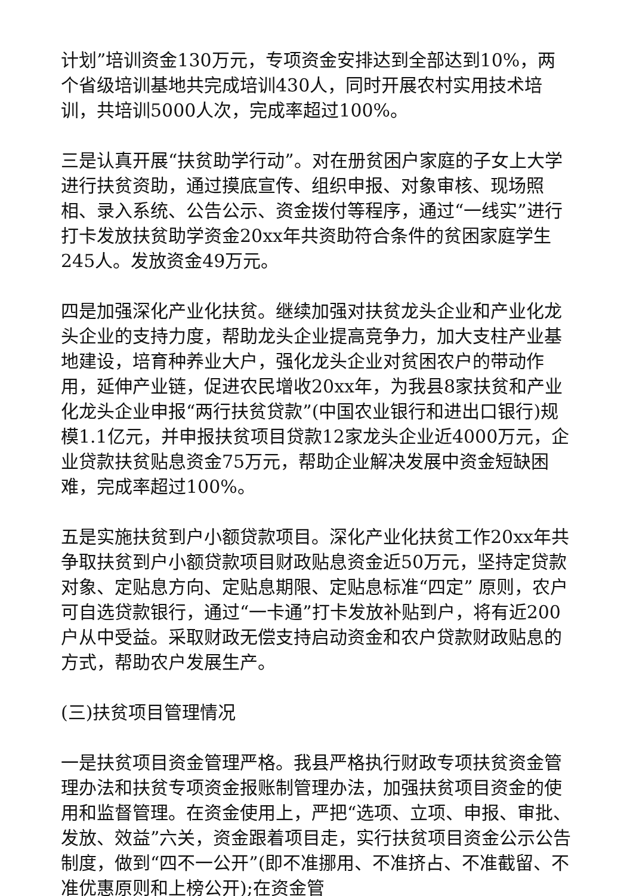计划”培训资金130万元，专项资金安排达到全部达到10%，两个省级培训基地共完成培训430人，同时开展农村实用技术培训，共培训5000人次，完成率超过100%。
三是认真开展“扶贫助学行动”。对在册贫困户家庭的子女上大学进行扶贫资助，通过摸底宣传、组织申报、对象审核、现场照相、录入系统、公告公示、资金拨付等程序，通过“一线实”进行打卡发放扶贫助学资金20xx年共资助符合条件的贫困家庭学生245人。发放资金49万元。
四是加强深化产业化扶贫。继续加强对扶贫龙头企业和产业化龙头企业的支持力度，帮助龙头企业提高竞争力，加大支柱产业基地建设，培育种养业大户，强化龙头企业对贫困农户的带动作用，延伸产业链，促进农民增收20xx年，为我县8家扶贫和产业化龙头企业申报“两行扶贫贷款”(中国农业银行和进出口银行)规模1.1亿元，并申报扶贫项目贷款12家龙头企业近4000万元，企业贷款扶贫贴息资金75万元，帮助企业解决发展中资金短缺困难，完成率超过100%。
五是实施扶贫到户小额贷款项目。深化产业化扶贫工作20xx年共争取扶贫到户小额贷款项目财政贴息资金近50万元，坚持定贷款对象、定贴息方向、定贴息期限、定贴息标准“四定” 原则，农户可自选贷款银行，通过“一卡通”打卡发放补贴到户，将有近200户从中受益。采取财政无偿支持启动资金和农户贷款财政贴息的方式，帮助农户发展生产。
(三)扶贫项目管理情况
一是扶贫项目资金管理严格。我县严格执行财政专项扶贫资金管理办法和扶贫专项资金报账制管理办法，加强扶贫项目资金的使用和监督管理。在资金使用上，严把“选项、立项、申报、审批、发放、效益”六关，资金跟着项目走，实行扶贫项目资金公示公告制度，做到“四不一公开”(即不准挪用、不准挤占、不准截留、不准优惠原则和上榜公开);在资金管